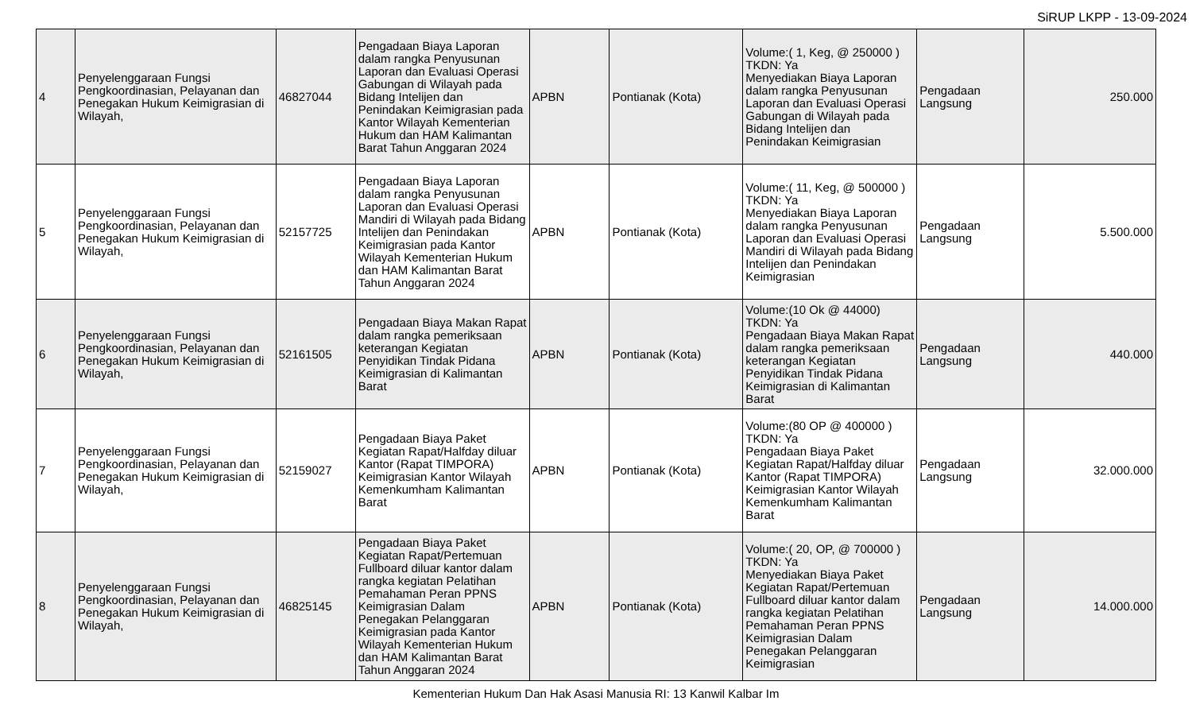SiRUP LKPP - 13-09-2024
| 4 | Penyelenggaraan Fungsi Pengkoordinasian, Pelayanan dan Penegakan Hukum Keimigrasian di Wilayah, | 46827044 | Pengadaan Biaya Laporan dalam rangka Penyusunan Laporan dan Evaluasi Operasi Gabungan di Wilayah pada Bidang Intelijen dan Penindakan Keimigrasian pada Kantor Wilayah Kementerian Hukum dan HAM Kalimantan Barat Tahun Anggaran 2024 | APBN | Pontianak (Kota) | Volume:( 1, Keg, @ 250000 ) TKDN: Ya Menyediakan Biaya Laporan dalam rangka Penyusunan Laporan dan Evaluasi Operasi Gabungan di Wilayah pada Bidang Intelijen dan Penindakan Keimigrasian | Pengadaan Langsung | 250.000 |
| 5 | Penyelenggaraan Fungsi Pengkoordinasian, Pelayanan dan Penegakan Hukum Keimigrasian di Wilayah, | 52157725 | Pengadaan Biaya Laporan dalam rangka Penyusunan Laporan dan Evaluasi Operasi Mandiri di Wilayah pada Bidang Intelijen dan Penindakan Keimigrasian pada Kantor Wilayah Kementerian Hukum dan HAM Kalimantan Barat Tahun Anggaran 2024 | APBN | Pontianak (Kota) | Volume:( 11, Keg, @ 500000 ) TKDN: Ya Menyediakan Biaya Laporan dalam rangka Penyusunan Laporan dan Evaluasi Operasi Mandiri di Wilayah pada Bidang Intelijen dan Penindakan Keimigrasian | Pengadaan Langsung | 5.500.000 |
| 6 | Penyelenggaraan Fungsi Pengkoordinasian, Pelayanan dan Penegakan Hukum Keimigrasian di Wilayah, | 52161505 | Pengadaan Biaya Makan Rapat dalam rangka pemeriksaan keterangan Kegiatan Penyidikan Tindak Pidana Keimigrasian di Kalimantan Barat | APBN | Pontianak (Kota) | Volume:(10 Ok @ 44000) TKDN: Ya Pengadaan Biaya Makan Rapat dalam rangka pemeriksaan keterangan Kegiatan Penyidikan Tindak Pidana Keimigrasian di Kalimantan Barat | Pengadaan Langsung | 440.000 |
| 7 | Penyelenggaraan Fungsi Pengkoordinasian, Pelayanan dan Penegakan Hukum Keimigrasian di Wilayah, | 52159027 | Pengadaan Biaya Paket Kegiatan Rapat/Halfday diluar Kantor (Rapat TIMPORA) Keimigrasian Kantor Wilayah Kemenkumham Kalimantan Barat | APBN | Pontianak (Kota) | Volume:(80 OP @ 400000 ) TKDN: Ya Pengadaan Biaya Paket Kegiatan Rapat/Halfday diluar Kantor (Rapat TIMPORA) Keimigrasian Kantor Wilayah Kemenkumham Kalimantan Barat | Pengadaan Langsung | 32.000.000 |
| 8 | Penyelenggaraan Fungsi Pengkoordinasian, Pelayanan dan Penegakan Hukum Keimigrasian di Wilayah, | 46825145 | Pengadaan Biaya Paket Kegiatan Rapat/Pertemuan Fullboard diluar kantor dalam rangka kegiatan Pelatihan Pemahaman Peran PPNS Keimigrasian Dalam Penegakan Pelanggaran Keimigrasian pada Kantor Wilayah Kementerian Hukum dan HAM Kalimantan Barat Tahun Anggaran 2024 | APBN | Pontianak (Kota) | Volume:( 20, OP, @ 700000 ) TKDN: Ya Menyediakan Biaya Paket Kegiatan Rapat/Pertemuan Fullboard diluar kantor dalam rangka kegiatan Pelatihan Pemahaman Peran PPNS Keimigrasian Dalam Penegakan Pelanggaran Keimigrasian | Pengadaan Langsung | 14.000.000 |
Kementerian Hukum Dan Hak Asasi Manusia RI: 13 Kanwil Kalbar Im